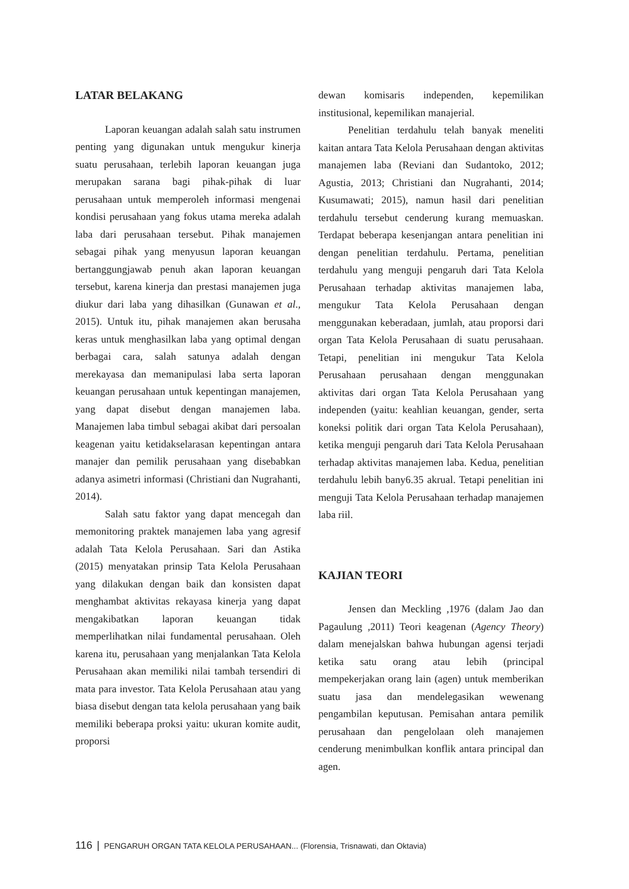LATAR BELAKANG
Laporan keuangan adalah salah satu instrumen penting yang digunakan untuk mengukur kinerja suatu perusahaan, terlebih laporan keuangan juga merupakan sarana bagi pihak-pihak di luar perusahaan untuk memperoleh informasi mengenai kondisi perusahaan yang fokus utama mereka adalah laba dari perusahaan tersebut. Pihak manajemen sebagai pihak yang menyusun laporan keuangan bertanggungjawab penuh akan laporan keuangan tersebut, karena kinerja dan prestasi manajemen juga diukur dari laba yang dihasilkan (Gunawan et al., 2015). Untuk itu, pihak manajemen akan berusaha keras untuk menghasilkan laba yang optimal dengan berbagai cara, salah satunya adalah dengan merekayasa dan memanipulasi laba serta laporan keuangan perusahaan untuk kepentingan manajemen, yang dapat disebut dengan manajemen laba. Manajemen laba timbul sebagai akibat dari persoalan keagenan yaitu ketidakselarasan kepentingan antara manajer dan pemilik perusahaan yang disebabkan adanya asimetri informasi (Christiani dan Nugrahanti, 2014).
Salah satu faktor yang dapat mencegah dan memonitoring praktek manajemen laba yang agresif adalah Tata Kelola Perusahaan. Sari dan Astika (2015) menyatakan prinsip Tata Kelola Perusahaan yang dilakukan dengan baik dan konsisten dapat menghambat aktivitas rekayasa kinerja yang dapat mengakibatkan laporan keuangan tidak memperlihatkan nilai fundamental perusahaan. Oleh karena itu, perusahaan yang menjalankan Tata Kelola Perusahaan akan memiliki nilai tambah tersendiri di mata para investor. Tata Kelola Perusahaan atau yang biasa disebut dengan tata kelola perusahaan yang baik memiliki beberapa proksi yaitu: ukuran komite audit, proporsi
dewan komisaris independen, kepemilikan institusional, kepemilikan manajerial.
Penelitian terdahulu telah banyak meneliti kaitan antara Tata Kelola Perusahaan dengan aktivitas manajemen laba (Reviani dan Sudantoko, 2012; Agustia, 2013; Christiani dan Nugrahanti, 2014; Kusumawati; 2015), namun hasil dari penelitian terdahulu tersebut cenderung kurang memuaskan. Terdapat beberapa kesenjangan antara penelitian ini dengan penelitian terdahulu. Pertama, penelitian terdahulu yang menguji pengaruh dari Tata Kelola Perusahaan terhadap aktivitas manajemen laba, mengukur Tata Kelola Perusahaan dengan menggunakan keberadaan, jumlah, atau proporsi dari organ Tata Kelola Perusahaan di suatu perusahaan. Tetapi, penelitian ini mengukur Tata Kelola Perusahaan perusahaan dengan menggunakan aktivitas dari organ Tata Kelola Perusahaan yang independen (yaitu: keahlian keuangan, gender, serta koneksi politik dari organ Tata Kelola Perusahaan), ketika menguji pengaruh dari Tata Kelola Perusahaan terhadap aktivitas manajemen laba. Kedua, penelitian terdahulu lebih bany6.35 akrual. Tetapi penelitian ini menguji Tata Kelola Perusahaan terhadap manajemen laba riil.
KAJIAN TEORI
Jensen dan Meckling ,1976 (dalam Jao dan Pagaulung ,2011) Teori keagenan (Agency Theory) dalam menejalskan bahwa hubungan agensi terjadi ketika satu orang atau lebih (principal mempekerjakan orang lain (agen) untuk memberikan suatu jasa dan mendelegasikan wewenang pengambilan keputusan. Pemisahan antara pemilik perusahaan dan pengelolaan oleh manajemen cenderung menimbulkan konflik antara principal dan agen.
116 | PENGARUH ORGAN TATA KELOLA PERUSAHAAN... (Florensia, Trisnawati, dan Oktavia)